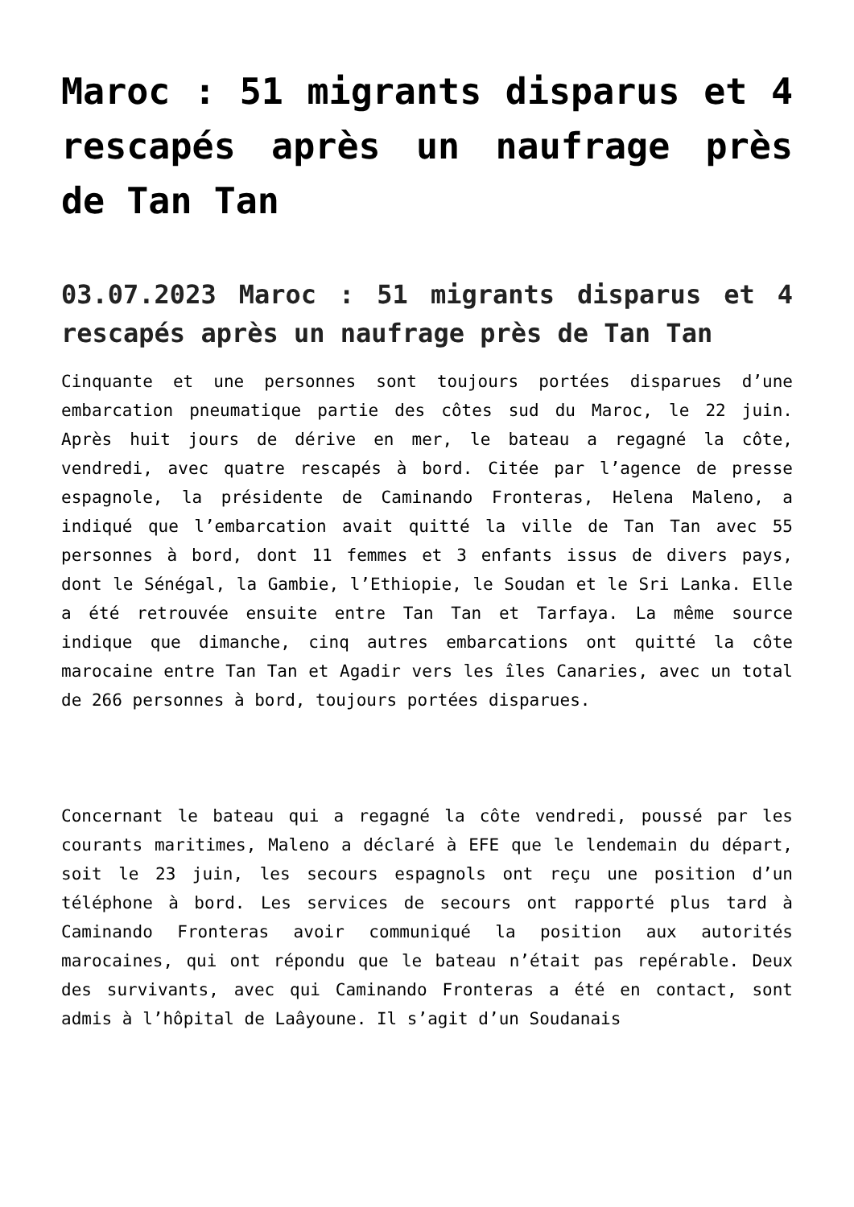Maroc : 51 migrants disparus et 4 rescapés après un naufrage près de Tan Tan
03.07.2023 Maroc : 51 migrants disparus et 4 rescapés après un naufrage près de Tan Tan
Cinquante et une personnes sont toujours portées disparues d’une embarcation pneumatique partie des côtes sud du Maroc, le 22 juin. Après huit jours de dérive en mer, le bateau a regagné la côte, vendredi, avec quatre rescapés à bord. Citée par l’agence de presse espagnole, la présidente de Caminando Fronteras, Helena Maleno, a indiqué que l’embarcation avait quitté la ville de Tan Tan avec 55 personnes à bord, dont 11 femmes et 3 enfants issus de divers pays, dont le Sénégal, la Gambie, l’Ethiopie, le Soudan et le Sri Lanka. Elle a été retrouvée ensuite entre Tan Tan et Tarfaya. La même source indique que dimanche, cinq autres embarcations ont quitté la côte marocaine entre Tan Tan et Agadir vers les îles Canaries, avec un total de 266 personnes à bord, toujours portées disparues.
Concernant le bateau qui a regagné la côte vendredi, poussé par les courants maritimes, Maleno a déclaré à EFE que le lendemain du départ, soit le 23 juin, les secours espagnols ont reçu une position d’un téléphone à bord. Les services de secours ont rapporté plus tard à Caminando Fronteras avoir communiqué la position aux autorités marocaines, qui ont répondu que le bateau n’était pas repérable. Deux des survivants, avec qui Caminando Fronteras a été en contact, sont admis à l’hôpital de Laâyoune. Il s’agit d’un Soudanais